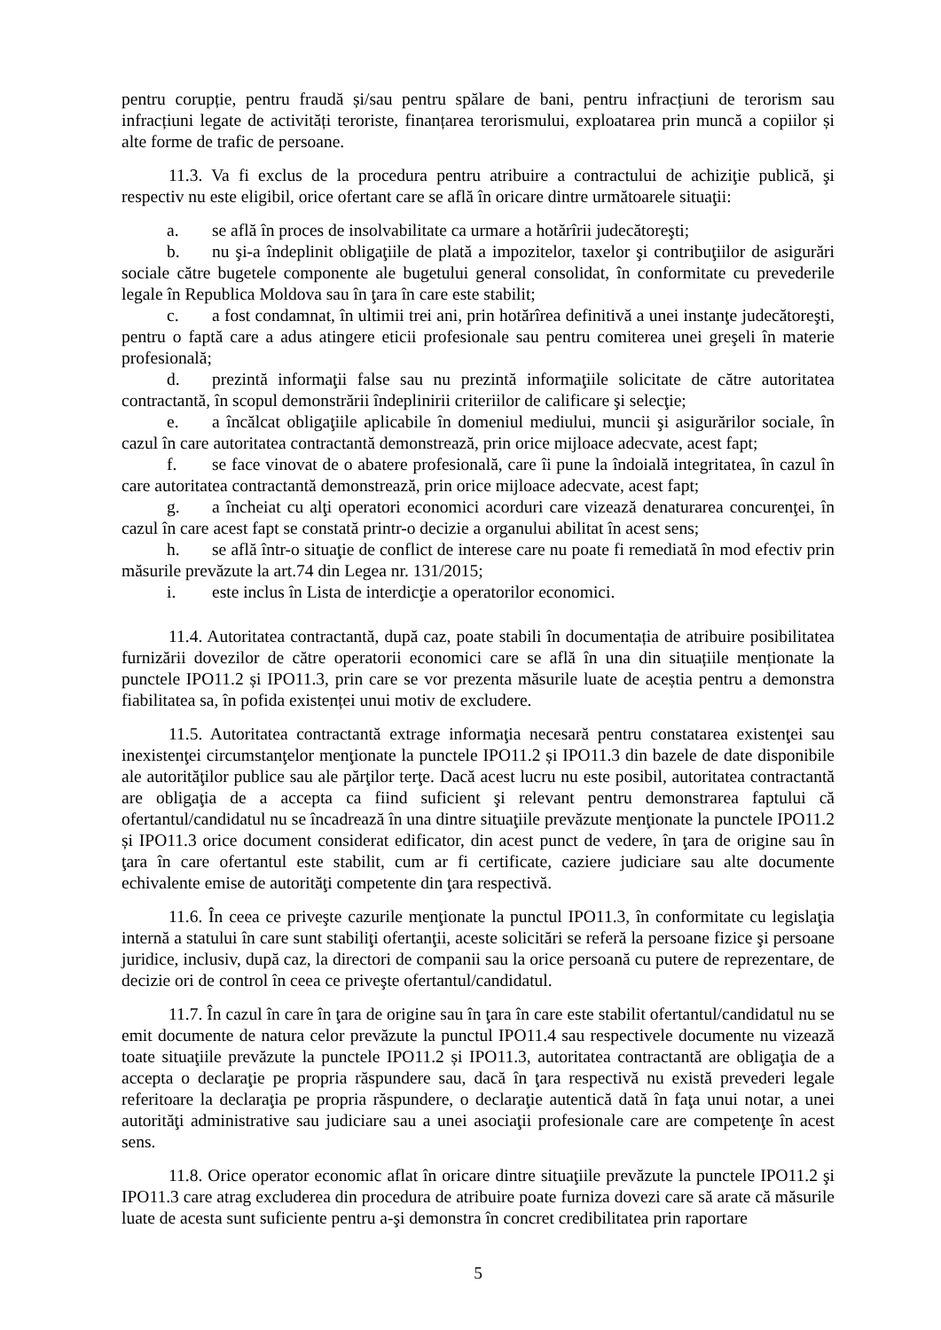pentru corupție, pentru fraudă și/sau pentru spălare de bani, pentru infracțiuni de terorism sau infracțiuni legate de activități teroriste, finanțarea terorismului, exploatarea prin muncă a copiilor și alte forme de trafic de persoane.
11.3. Va fi exclus de la procedura pentru atribuire a contractului de achiziţie publică, şi respectiv nu este eligibil, orice ofertant care se află în oricare dintre următoarele situaţii:
a. se află în proces de insolvabilitate ca urmare a hotărîrii judecătoreşti;
b. nu şi-a îndeplinit obligaţiile de plată a impozitelor, taxelor şi contribuţiilor de asigurări sociale către bugetele componente ale bugetului general consolidat, în conformitate cu prevederile legale în Republica Moldova sau în ţara în care este stabilit;
c. a fost condamnat, în ultimii trei ani, prin hotărîrea definitivă a unei instanţe judecătoreşti, pentru o faptă care a adus atingere eticii profesionale sau pentru comiterea unei greşeli în materie profesională;
d. prezintă informaţii false sau nu prezintă informaţiile solicitate de către autoritatea contractantă, în scopul demonstrării îndeplinirii criteriilor de calificare şi selecţie;
e. a încălcat obligaţiile aplicabile în domeniul mediului, muncii şi asigurărilor sociale, în cazul în care autoritatea contractantă demonstrează, prin orice mijloace adecvate, acest fapt;
f. se face vinovat de o abatere profesională, care îi pune la îndoială integritatea, în cazul în care autoritatea contractantă demonstrează, prin orice mijloace adecvate, acest fapt;
g. a încheiat cu alţi operatori economici acorduri care vizează denaturarea concurenţei, în cazul în care acest fapt se constată printr-o decizie a organului abilitat în acest sens;
h. se află într-o situaţie de conflict de interese care nu poate fi remediată în mod efectiv prin măsurile prevăzute la art.74 din Legea nr. 131/2015;
i. este inclus în Lista de interdicţie a operatorilor economici.
11.4. Autoritatea contractantă, după caz, poate stabili în documentația de atribuire posibilitatea furnizării dovezilor de către operatorii economici care se află în una din situațiile menționate la punctele IPO11.2 și IPO11.3, prin care se vor prezenta măsurile luate de aceștia pentru a demonstra fiabilitatea sa, în pofida existenței unui motiv de excludere.
11.5. Autoritatea contractantă extrage informaţia necesară pentru constatarea existenţei sau inexistenţei circumstanţelor menţionate la punctele IPO11.2 și IPO11.3 din bazele de date disponibile ale autorităţilor publice sau ale părţilor terţe. Dacă acest lucru nu este posibil, autoritatea contractantă are obligaţia de a accepta ca fiind suficient şi relevant pentru demonstrarea faptului că ofertantul/candidatul nu se încadrează în una dintre situaţiile prevăzute menţionate la punctele IPO11.2 și IPO11.3 orice document considerat edificator, din acest punct de vedere, în ţara de origine sau în ţara în care ofertantul este stabilit, cum ar fi certificate, caziere judiciare sau alte documente echivalente emise de autorităţi competente din ţara respectivă.
11.6. În ceea ce priveşte cazurile menţionate la punctul IPO11.3, în conformitate cu legislaţia internă a statului în care sunt stabiliţi ofertanţii, aceste solicitări se referă la persoane fizice şi persoane juridice, inclusiv, după caz, la directori de companii sau la orice persoană cu putere de reprezentare, de decizie ori de control în ceea ce priveşte ofertantul/candidatul.
11.7. În cazul în care în ţara de origine sau în ţara în care este stabilit ofertantul/candidatul nu se emit documente de natura celor prevăzute la punctul IPO11.4 sau respectivele documente nu vizează toate situaţiile prevăzute la punctele IPO11.2 și IPO11.3, autoritatea contractantă are obligaţia de a accepta o declaraţie pe propria răspundere sau, dacă în ţara respectivă nu există prevederi legale referitoare la declaraţia pe propria răspundere, o declaraţie autentică dată în faţa unui notar, a unei autorităţi administrative sau judiciare sau a unei asociaţii profesionale care are competenţe în acest sens.
11.8. Orice operator economic aflat în oricare dintre situaţiile prevăzute la punctele IPO11.2 şi IPO11.3 care atrag excluderea din procedura de atribuire poate furniza dovezi care să arate că măsurile luate de acesta sunt suficiente pentru a-şi demonstra în concret credibilitatea prin raportare
5